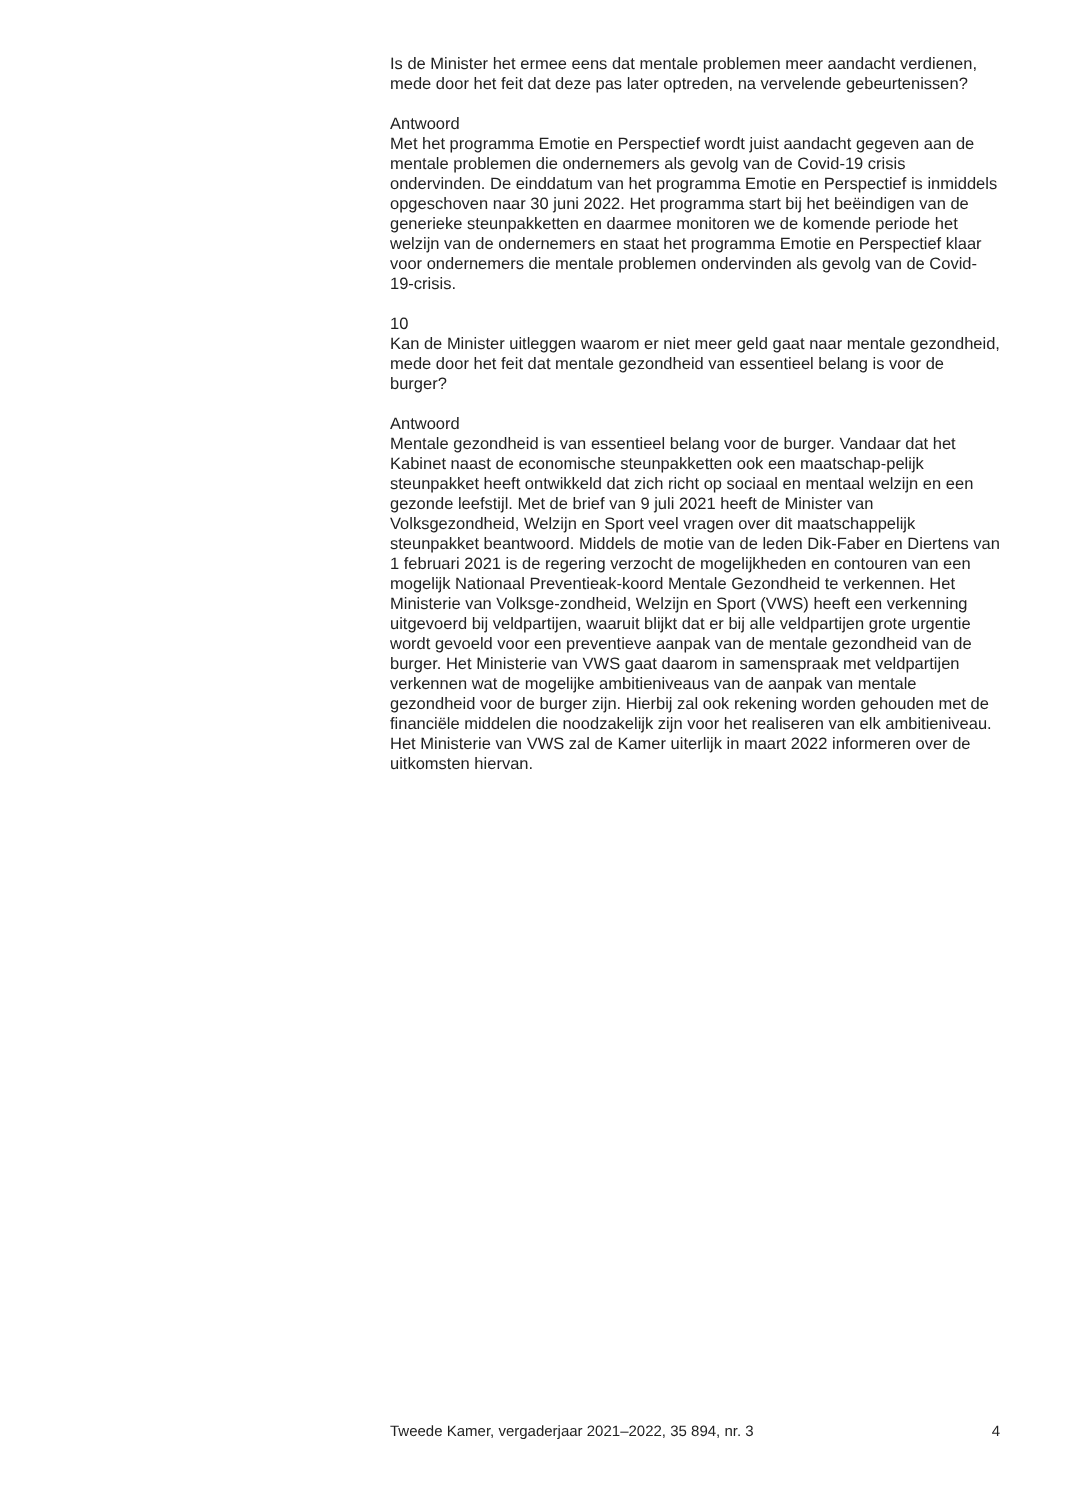Is de Minister het ermee eens dat mentale problemen meer aandacht verdienen, mede door het feit dat deze pas later optreden, na vervelende gebeurtenissen?
Antwoord
Met het programma Emotie en Perspectief wordt juist aandacht gegeven aan de mentale problemen die ondernemers als gevolg van de Covid-19 crisis ondervinden. De einddatum van het programma Emotie en Perspectief is inmiddels opgeschoven naar 30 juni 2022. Het programma start bij het beëindigen van de generieke steunpakketten en daarmee monitoren we de komende periode het welzijn van de ondernemers en staat het programma Emotie en Perspectief klaar voor ondernemers die mentale problemen ondervinden als gevolg van de Covid-19-crisis.
10
Kan de Minister uitleggen waarom er niet meer geld gaat naar mentale gezondheid, mede door het feit dat mentale gezondheid van essentieel belang is voor de burger?
Antwoord
Mentale gezondheid is van essentieel belang voor de burger. Vandaar dat het Kabinet naast de economische steunpakketten ook een maatschap-pelijk steunpakket heeft ontwikkeld dat zich richt op sociaal en mentaal welzijn en een gezonde leefstijl. Met de brief van 9 juli 2021 heeft de Minister van Volksgezondheid, Welzijn en Sport veel vragen over dit maatschappelijk steunpakket beantwoord. Middels de motie van de leden Dik-Faber en Diertens van 1 februari 2021 is de regering verzocht de mogelijkheden en contouren van een mogelijk Nationaal Preventieak-koord Mentale Gezondheid te verkennen. Het Ministerie van Volksge-zondheid, Welzijn en Sport (VWS) heeft een verkenning uitgevoerd bij veldpartijen, waaruit blijkt dat er bij alle veldpartijen grote urgentie wordt gevoeld voor een preventieve aanpak van de mentale gezondheid van de burger. Het Ministerie van VWS gaat daarom in samenspraak met veldpartijen verkennen wat de mogelijke ambitieniveaus van de aanpak van mentale gezondheid voor de burger zijn. Hierbij zal ook rekening worden gehouden met de financiële middelen die noodzakelijk zijn voor het realiseren van elk ambitieniveau. Het Ministerie van VWS zal de Kamer uiterlijk in maart 2022 informeren over de uitkomsten hiervan.
Tweede Kamer, vergaderjaar 2021–2022, 35 894, nr. 3 4